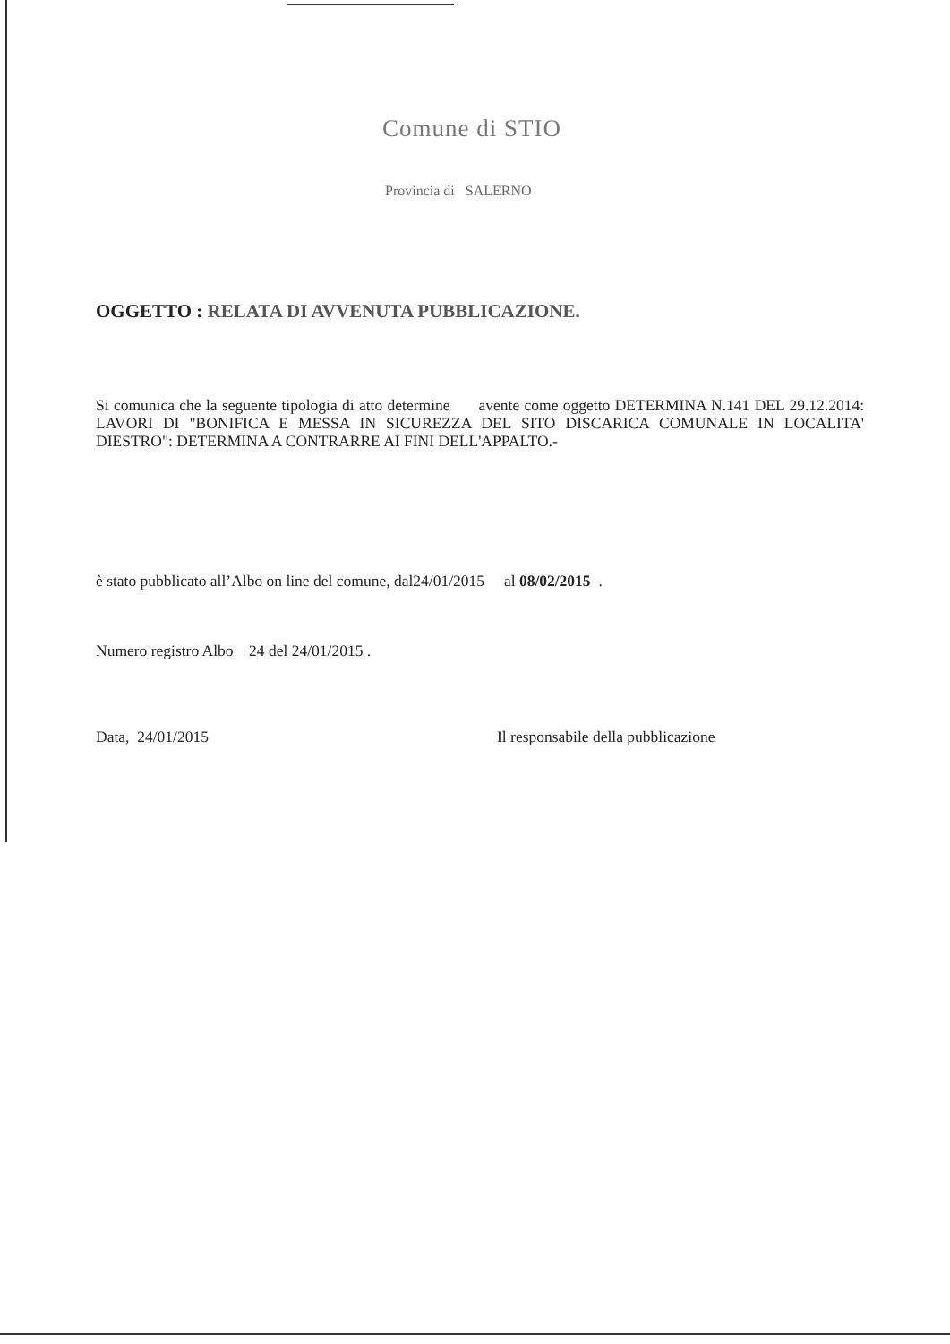Comune di STIO
Provincia di SALERNO
OGGETTO : RELATA DI AVVENUTA PUBBLICAZIONE.
Si comunica che la seguente tipologia di atto determine avente come oggetto DETERMINA N.141 DEL 29.12.2014: LAVORI DI "BONIFICA E MESSA IN SICUREZZA DEL SITO DISCARICA COMUNALE IN LOCALITA' DIESTRO": DETERMINA A CONTRARRE AI FINI DELL'APPALTO.-
è stato pubblicato all’Albo on line del comune, dal24/01/2015 al 08/02/2015 .
Numero registro Albo 24 del 24/01/2015 .
Data, 24/01/2015
Il responsabile della pubblicazione